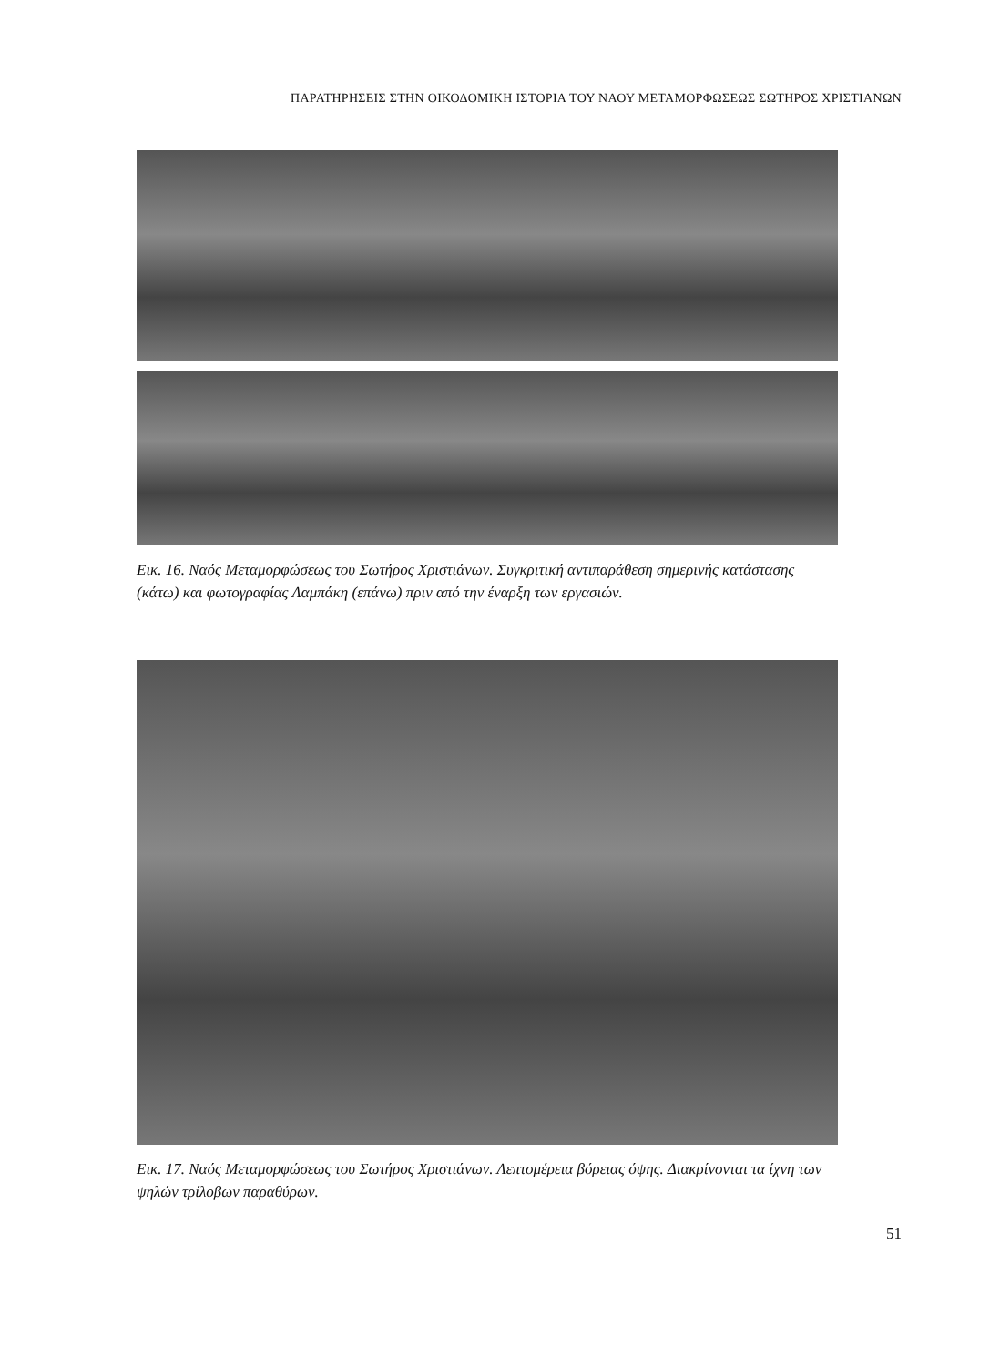ΠΑΡΑΤΗΡΗΣΕΙΣ ΣΤΗΝ ΟΙΚΟΔΟΜΙΚΗ ΙΣΤΟΡΙΑ ΤΟΥ ΝΑΟΥ ΜΕΤΑΜΟΡΦΩΣΕΩΣ ΣΩΤΗΡΟΣ ΧΡΙΣΤΙΑΝΩΝ
Εικ. 16. Ναός Μεταμορφώσεως του Σωτήρος Χριστιάνων. Συγκριτική αντιπαράθεση σημερινής κατάστασης (κάτω) και φωτογραφίας Λαμπάκη (επάνω) πριν από την έναρξη των εργασιών.
Εικ. 17. Ναός Μεταμορφώσεως του Σωτήρος Χριστιάνων. Λεπτομέρεια βόρειας όψης. Διακρίνονται τα ίχνη των ψηλών τρίλοβων παραθύρων.
51